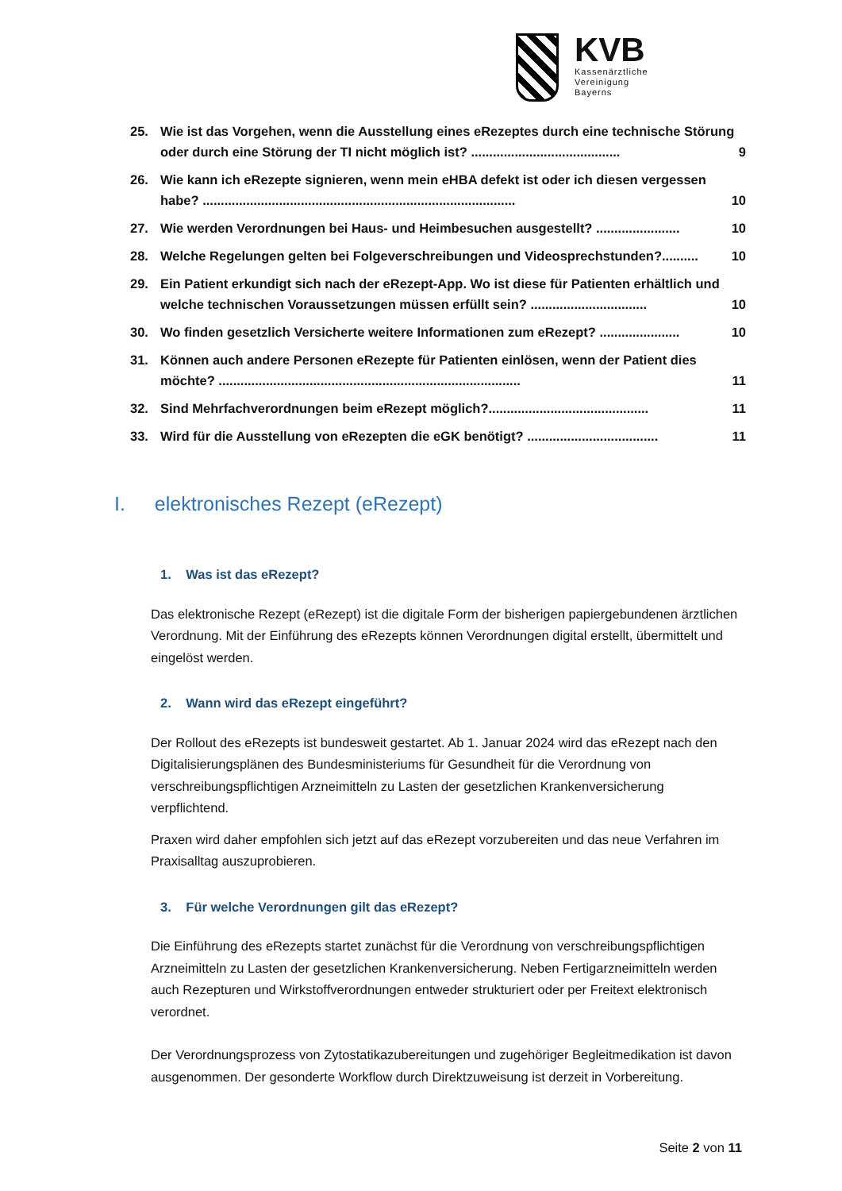KVB
Kassenärztliche
Vereinigung
Bayerns
25. Wie ist das Vorgehen, wenn die Ausstellung eines eRezeptes durch eine technische Störung oder durch eine Störung der TI nicht möglich ist? ......................................... 9
26. Wie kann ich eRezepte signieren, wenn mein eHBA defekt ist oder ich diesen vergessen habe? ...................................................................................... 10
27. Wie werden Verordnungen bei Haus- und Heimbesuchen ausgestellt? ....................... 10
28. Welche Regelungen gelten bei Folgeverschreibungen und Videosprechstunden?.......... 10
29. Ein Patient erkundigt sich nach der eRezept-App. Wo ist diese für Patienten erhältlich und welche technischen Voraussetzungen müssen erfüllt sein? ................................ 10
30. Wo finden gesetzlich Versicherte weitere Informationen zum eRezept? ...................... 10
31. Können auch andere Personen eRezepte für Patienten einlösen, wenn der Patient dies möchte? ................................................................................... 11
32. Sind Mehrfachverordnungen beim eRezept möglich?............................................ 11
33. Wird für die Ausstellung von eRezepten die eGK benötigt? .................................... 11
I. elektronisches Rezept (eRezept)
1. Was ist das eRezept?
Das elektronische Rezept (eRezept) ist die digitale Form der bisherigen papiergebundenen ärztlichen Verordnung. Mit der Einführung des eRezepts können Verordnungen digital erstellt, übermittelt und eingelöst werden.
2. Wann wird das eRezept eingeführt?
Der Rollout des eRezepts ist bundesweit gestartet. Ab 1. Januar 2024 wird das eRezept nach den Digitalisierungsplänen des Bundesministeriums für Gesundheit für die Verordnung von verschreibungspflichtigen Arzneimitteln zu Lasten der gesetzlichen Krankenversicherung verpflichtend.
Praxen wird daher empfohlen sich jetzt auf das eRezept vorzubereiten und das neue Verfahren im Praxisalltag auszuprobieren.
3. Für welche Verordnungen gilt das eRezept?
Die Einführung des eRezepts startet zunächst für die Verordnung von verschreibungspflichtigen Arzneimitteln zu Lasten der gesetzlichen Krankenversicherung. Neben Fertigarzneimitteln werden auch Rezepturen und Wirkstoffverordnungen entweder strukturiert oder per Freitext elektronisch verordnet.
Der Verordnungsprozess von Zytostatikazubereitungen und zugehöriger Begleitmedikation ist davon ausgenommen. Der gesonderte Workflow durch Direktzuweisung ist derzeit in Vorbereitung.
Seite 2 von 11